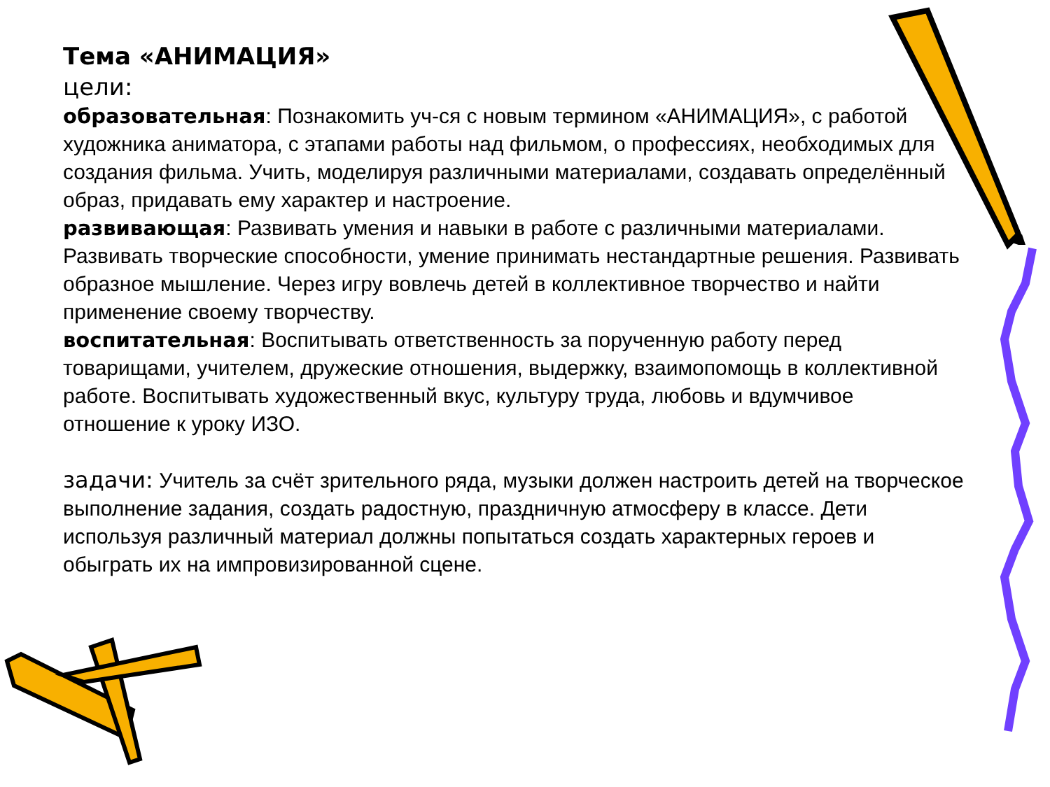Тема «АНИМАЦИЯ»
цели:
образовательная: Познакомить уч-ся с новым термином «АНИМАЦИЯ», с работой художника аниматора, с этапами работы над фильмом, о профессиях, необходимых для создания фильма. Учить, моделируя различными материалами, создавать определённый образ, придавать ему характер и настроение.
развивающая: Развивать умения и навыки в работе с различными материалами. Развивать творческие способности, умение принимать нестандартные решения. Развивать образное мышление. Через игру вовлечь детей в коллективное творчество и найти применение своему творчеству.
воспитательная: Воспитывать ответственность за порученную работу перед товарищами, учителем, дружеские отношения, выдержку, взаимопомощь в коллективной работе. Воспитывать художественный вкус, культуру труда, любовь и вдумчивое отношение к уроку ИЗО.
задачи: Учитель за счёт зрительного ряда, музыки должен настроить детей на творческое выполнение задания, создать радостную, праздничную атмосферу в классе. Дети используя различный материал должны попытаться создать характерных героев и обыграть их на импровизированной сцене.